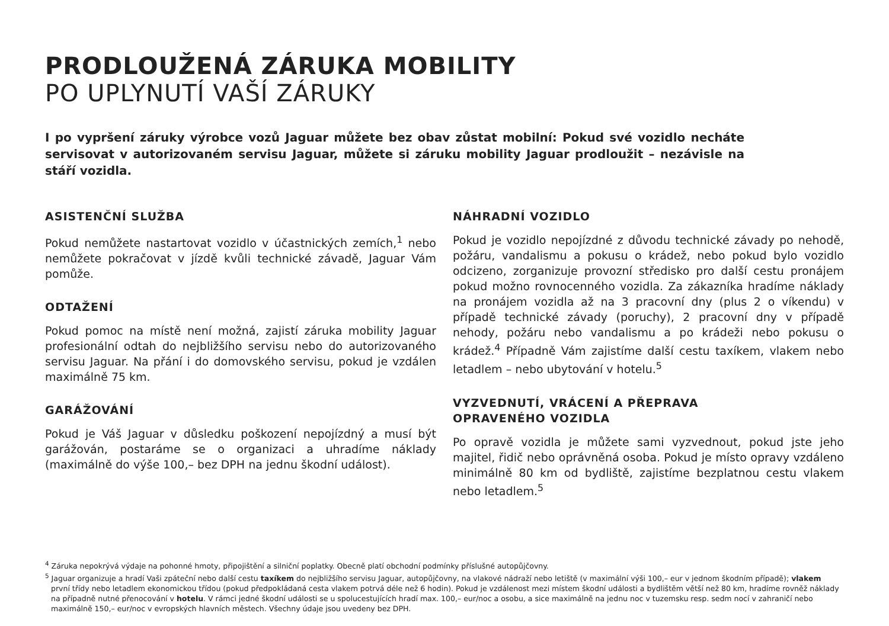PRODLOUŽENÁ ZÁRUKA MOBILITY
PO UPLYNUTÍ VAŠÍ ZÁRUKY
I po vypršení záruky výrobce vozů Jaguar můžete bez obav zůstat mobilní: Pokud své vozidlo necháte servisovat v autorizovaném servisu Jaguar, můžete si záruku mobility Jaguar prodloužit – nezávisle na stáří vozidla.
ASISTENČNÍ SLUŽBA
Pokud nemůžete nastartovat vozidlo v účastnických zemích,<sup>1</sup> nebo nemůžete pokračovat v jízdě kvůli technické závadě, Jaguar Vám pomůže.
ODTAŽENÍ
Pokud pomoc na místě není možná, zajistí záruka mobility Jaguar profesionální odtah do nejbližšího servisu nebo do autorizovaného servisu Jaguar. Na přání i do domovského servisu, pokud je vzdálen maximálně 75 km.
GARÁŽOVÁNÍ
Pokud je Váš Jaguar v důsledku poškození nepojízdný a musí být garážován, postaráme se o organizaci a uhradíme náklady (maximálně do výše 100,– bez DPH na jednu škodní událost).
NÁHRADNÍ VOZIDLO
Pokud je vozidlo nepojízdné z důvodu technické závady po nehodě, požáru, vandalismu a pokusu o krádež, nebo pokud bylo vozidlo odcizeno, zorganizuje provozní středisko pro další cestu pronájem pokud možno rovnocenného vozidla. Za zákazníka hradíme náklady na pronájem vozidla až na 3 pracovní dny (plus 2 o víkendu) v případě technické závady (poruchy), 2 pracovní dny v případě nehody, požáru nebo vandalismu a po krádeži nebo pokusu o krádež.<sup>4</sup> Případně Vám zajistíme další cestu taxíkem, vlakem nebo letadlem – nebo ubytování v hotelu.<sup>5</sup>
VYZVEDNUTÍ, VRÁCENÍ A PŘEPRAVA
OPRAVENÉHO VOZIDLA
Po opravě vozidla je můžete sami vyzvednout, pokud jste jeho majitel, řidič nebo oprávněná osoba. Pokud je místo opravy vzdáleno minimálně 80 km od bydliště, zajistíme bezplatnou cestu vlakem nebo letadlem.<sup>5</sup>
<sup>4</sup> Záruka nepokrývá výdaje na pohonné hmoty, připojištění a silniční poplatky. Obecně platí obchodní podmínky příslušné autopůjčovny.
<sup>5</sup> Jaguar organizuje a hradí Vaši zpáteční nebo další cestu taxíkem do nejbližšího servisu Jaguar, autopůjčovny, na vlakové nádraží nebo letiště (v maximální výši 100,– eur v jednom škodním případě); vlakem první třídy nebo letadlem ekonomickou třídou (pokud předpokládaná cesta vlakem potrvá déle než 6 hodin). Pokud je vzdálenost mezi místem škodní události a bydlištěm větší než 80 km, hradíme rovněž náklady na případně nutné přenocování v hotelu. V rámci jedné škodní události se u spolucestujících hradí max. 100,– eur/noc a osobu, a sice maximálně na jednu noc v tuzemsku resp. sedm nocí v zahraničí nebo maximálně 150,– eur/noc v evropských hlavních městech. Všechny údaje jsou uvedeny bez DPH.